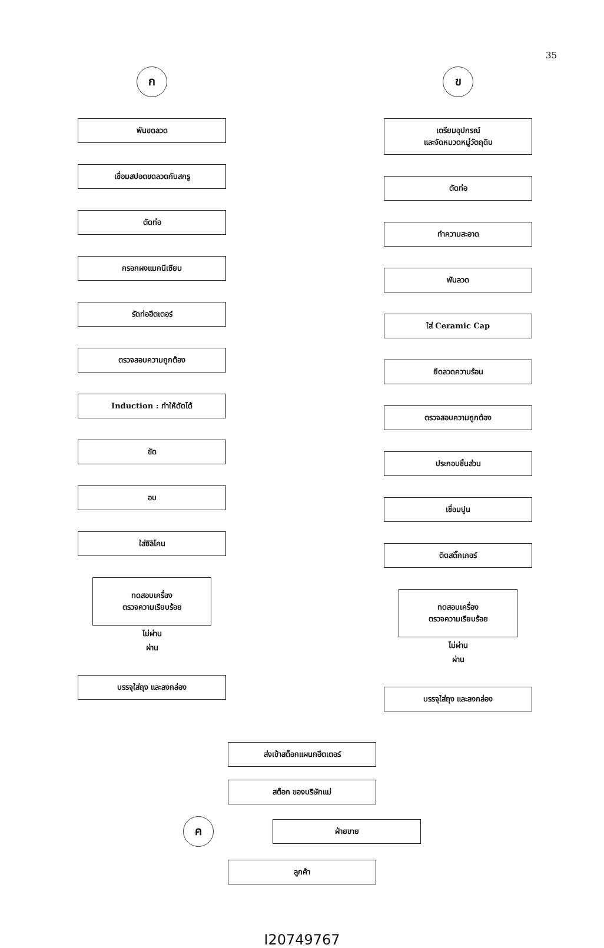35
ก
พันขดลวด
เชื่อมสปอตขดลวดกับสกรู
ตัดท่อ
กรอกผงแมกนีเซียม
รัดท่อฮีตเตอร์
ตรวจสอบความถูกต้อง
Induction : ทำให้ดัดได้
ขัด
อบ
ใส่ซิลิโคน
ทดสอบเครื่อง
ตรวจความเรียบร้อย
ไม่ผ่าน
ผ่าน
บรรจุใส่ถุง และลงกล่อง
ข
เตรียมอุปกรณ์
และจัดหมวดหมู่วัตถุดิบ
ตัดท่อ
ทำความสะอาด
พันลวด
ใส่ Ceramic Cap
ยึดลวดความร้อน
ตรวจสอบความถูกต้อง
ประกอบชิ้นส่วน
เชื่อมปูน
ติดสติ๊กเกอร์
ทดสอบเครื่อง
ตรวจความเรียบร้อย
ไม่ผ่าน
ผ่าน
บรรจุใส่ถุง และลงกล่อง
ส่งเข้าสต็อกแผนกฮีตเตอร์
สต็อก ของบริษัทแม่
ค
ฝ่ายขาย
ลูกค้า
I20749767